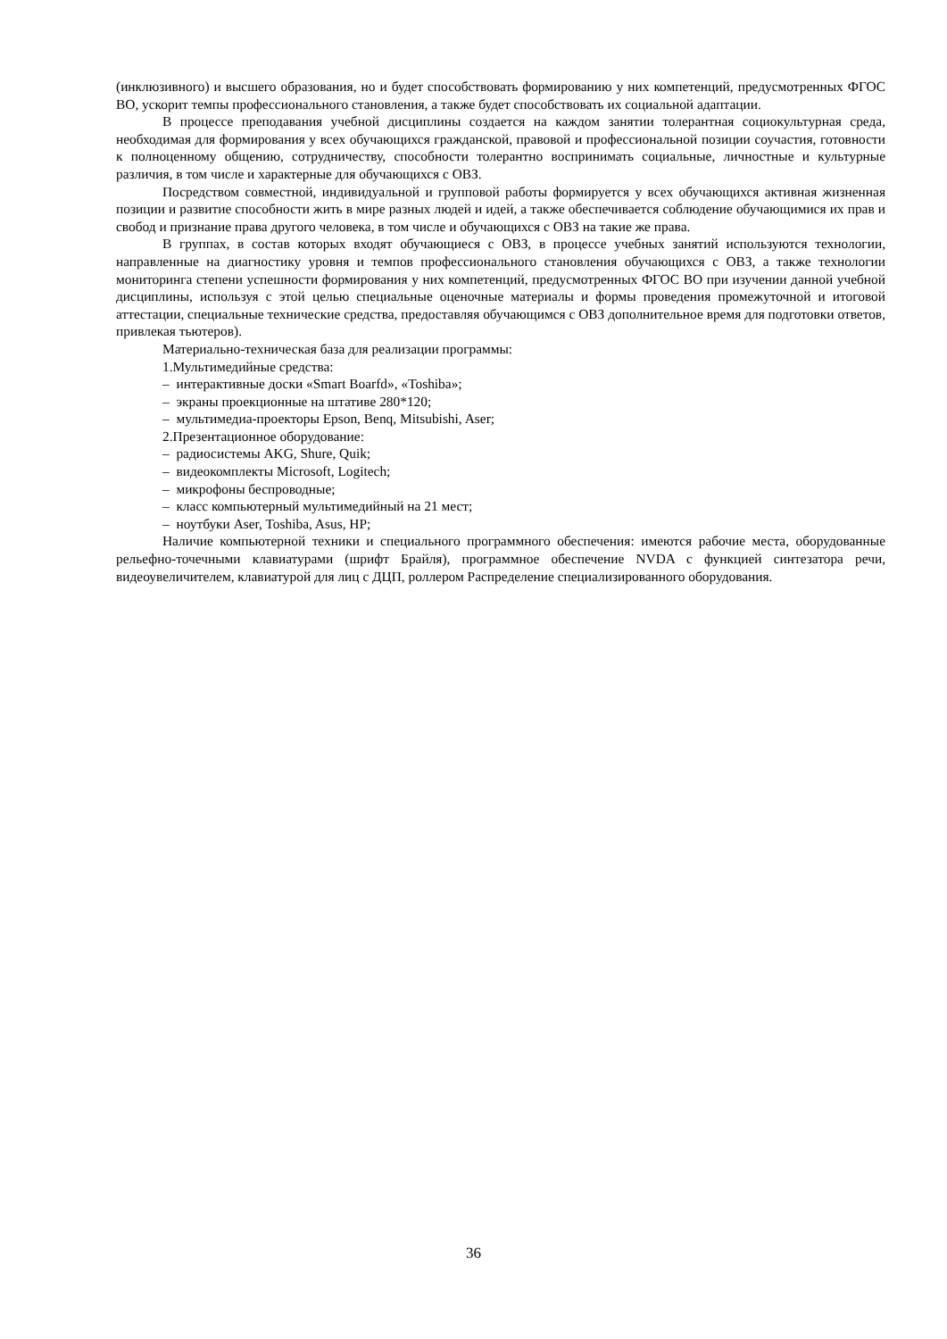(инклюзивного) и высшего образования, но и будет способствовать формированию у них компетенций, предусмотренных ФГОС ВО, ускорит темпы профессионального становления, а также будет способствовать их социальной адаптации.
В процессе преподавания учебной дисциплины создается на каждом занятии толерантная социокультурная среда, необходимая для формирования у всех обучающихся гражданской, правовой и профессиональной позиции соучастия, готовности к полноценному общению, сотрудничеству, способности толерантно воспринимать социальные, личностные и культурные различия, в том числе и характерные для обучающихся с ОВЗ.
Посредством совместной, индивидуальной и групповой работы формируется у всех обучающихся активная жизненная позиции и развитие способности жить в мире разных людей и идей, а также обеспечивается соблюдение обучающимися их прав и свобод и признание права другого человека, в том числе и обучающихся с ОВЗ на такие же права.
В группах, в состав которых входят обучающиеся с ОВЗ, в процессе учебных занятий используются технологии, направленные на диагностику уровня и темпов профессионального становления обучающихся с ОВЗ, а также технологии мониторинга степени успешности формирования у них компетенций, предусмотренных ФГОС ВО при изучении данной учебной дисциплины, используя с этой целью специальные оценочные материалы и формы проведения промежуточной и итоговой аттестации, специальные технические средства, предоставляя обучающимся с ОВЗ дополнительное время для подготовки ответов, привлекая тьютеров).
Материально-техническая база для реализации программы:
1.Мультимедийные средства:
– интерактивные доски «Smart Boarfd», «Toshiba»;
– экраны проекционные на штативе 280*120;
– мультимедиа-проекторы Epson, Benq, Mitsubishi, Aser;
2.Презентационное оборудование:
– радиосистемы AKG, Shure, Quik;
– видеокомплекты Microsoft, Logitech;
– микрофоны беспроводные;
– класс компьютерный мультимедийный на 21 мест;
– ноутбуки Aser, Toshiba, Asus, HP;
Наличие компьютерной техники и специального программного обеспечения: имеются рабочие места, оборудованные рельефно-точечными клавиатурами (шрифт Брайля), программное обеспечение NVDA с функцией синтезатора речи, видеоувеличителем, клавиатурой для лиц с ДЦП, роллером Распределение специализированного оборудования.
36